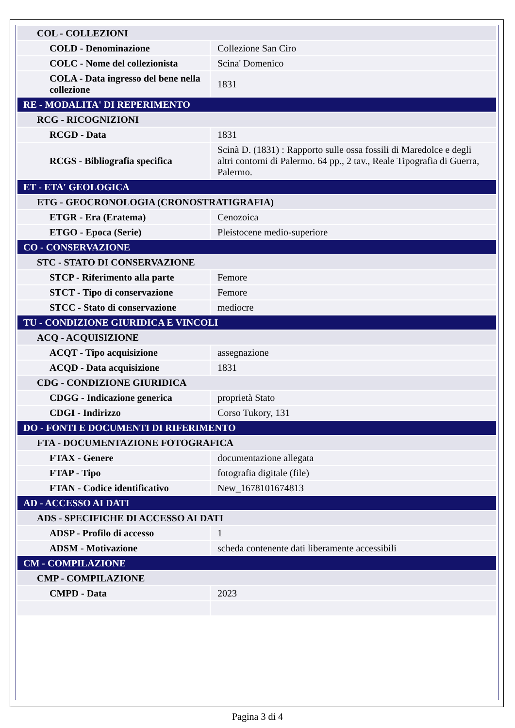| COL - COLLEZIONI | |
| COLD - Denominazione | Collezione San Ciro |
| COLC - Nome del collezionista | Scina' Domenico |
| COLA - Data ingresso del bene nella collezione | 1831 |
| RE - MODALITA' DI REPERIMENTO | |
| RCG - RICOGNIZIONI | |
| RCGD - Data | 1831 |
| RCGS - Bibliografia specifica | Scinà D. (1831) : Rapporto sulle ossa fossili di Maredolce e degli altri contorni di Palermo. 64 pp., 2 tav., Reale Tipografia di Guerra, Palermo. |
| ET - ETA' GEOLOGICA | |
| ETG - GEOCRONOLOGIA (CRONOSTRATIGRAFIA) | |
| ETGR - Era (Eratema) | Cenozoica |
| ETGO - Epoca (Serie) | Pleistocene medio-superiore |
| CO - CONSERVAZIONE | |
| STC - STATO DI CONSERVAZIONE | |
| STCP - Riferimento alla parte | Femore |
| STCT - Tipo di conservazione | Femore |
| STCC - Stato di conservazione | mediocre |
| TU - CONDIZIONE GIURIDICA E VINCOLI | |
| ACQ - ACQUISIZIONE | |
| ACQT - Tipo acquisizione | assegnazione |
| ACQD - Data acquisizione | 1831 |
| CDG - CONDIZIONE GIURIDICA | |
| CDGG - Indicazione generica | proprietà Stato |
| CDGI - Indirizzo | Corso Tukory, 131 |
| DO - FONTI E DOCUMENTI DI RIFERIMENTO | |
| FTA - DOCUMENTAZIONE FOTOGRAFICA | |
| FTAX - Genere | documentazione allegata |
| FTAP - Tipo | fotografia digitale (file) |
| FTAN - Codice identificativo | New_1678101674813 |
| AD - ACCESSO AI DATI | |
| ADS - SPECIFICHE DI ACCESSO AI DATI | |
| ADSP - Profilo di accesso | 1 |
| ADSM - Motivazione | scheda contenente dati liberamente accessibili |
| CM - COMPILAZIONE | |
| CMP - COMPILAZIONE | |
| CMPD - Data | 2023 |
Pagina 3 di 4